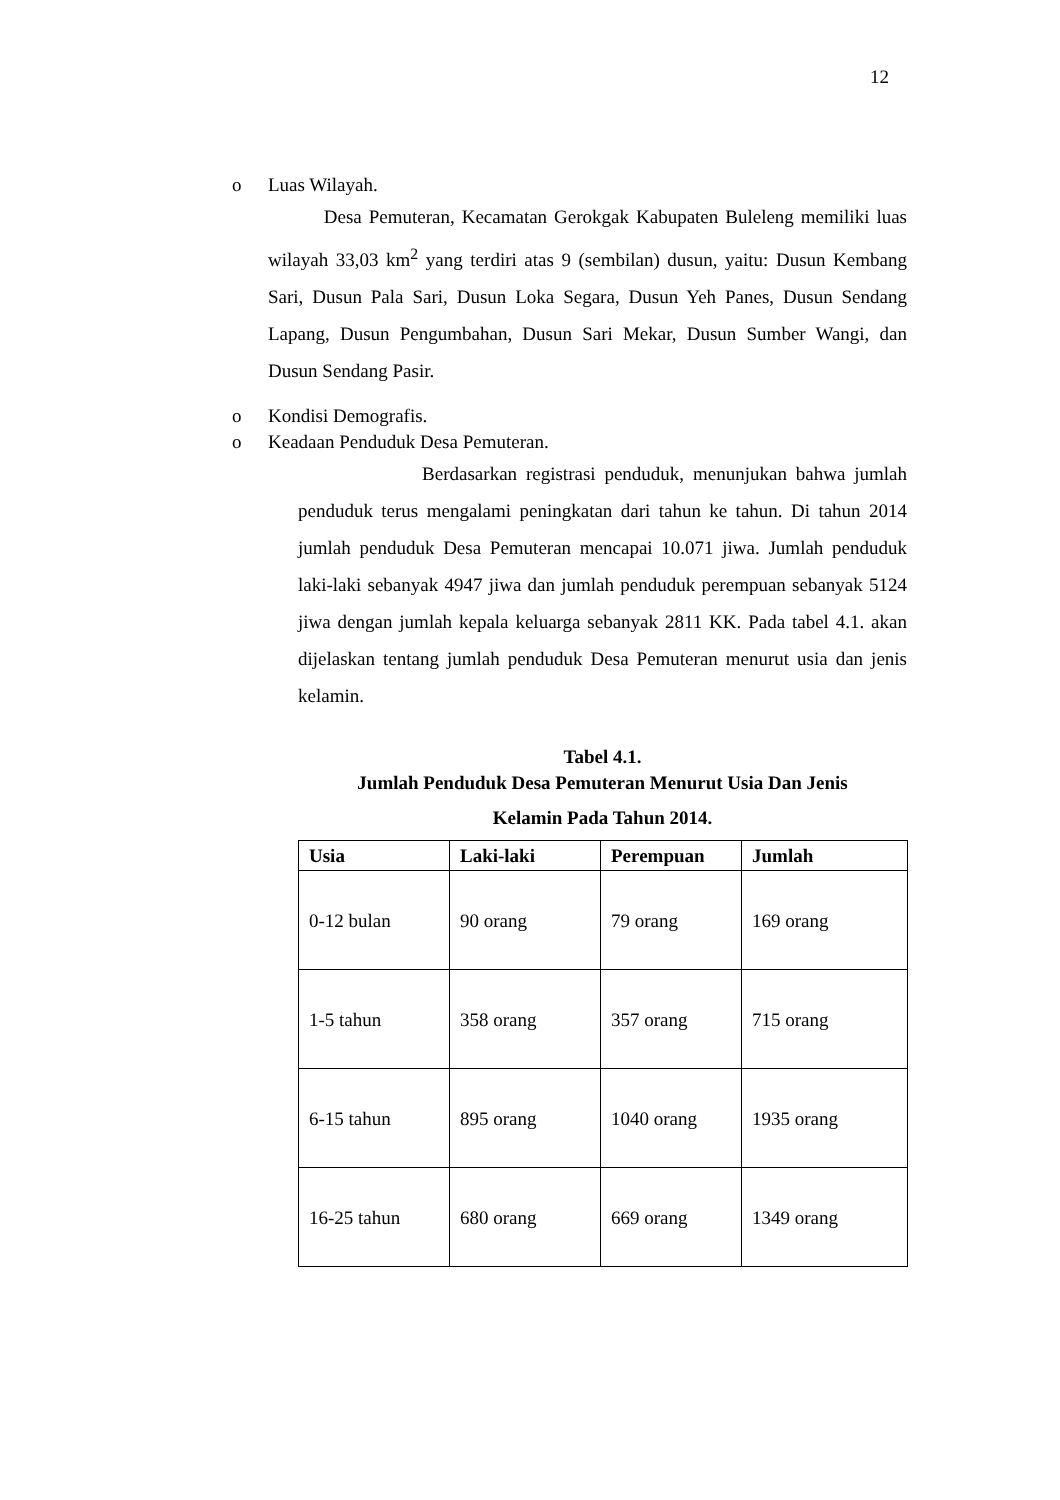12
o Luas Wilayah.
Desa Pemuteran, Kecamatan Gerokgak Kabupaten Buleleng memiliki luas wilayah 33,03 km<sup>2</sup> yang terdiri atas 9 (sembilan) dusun, yaitu: Dusun Kembang Sari, Dusun Pala Sari, Dusun Loka Segara, Dusun Yeh Panes, Dusun Sendang Lapang, Dusun Pengumbahan, Dusun Sari Mekar, Dusun Sumber Wangi, dan Dusun Sendang Pasir.
o Kondisi Demografis.
o Keadaan Penduduk Desa Pemuteran.
Berdasarkan registrasi penduduk, menunjukan bahwa jumlah penduduk terus mengalami peningkatan dari tahun ke tahun. Di tahun 2014 jumlah penduduk Desa Pemuteran mencapai 10.071 jiwa. Jumlah penduduk laki-laki sebanyak 4947 jiwa dan jumlah penduduk perempuan sebanyak 5124 jiwa dengan jumlah kepala keluarga sebanyak 2811 KK. Pada tabel 4.1. akan dijelaskan tentang jumlah penduduk Desa Pemuteran menurut usia dan jenis kelamin.
Tabel 4.1.
Jumlah Penduduk Desa Pemuteran Menurut Usia Dan Jenis
Kelamin Pada Tahun 2014.
| Usia | Laki-laki | Perempuan | Jumlah |
| --- | --- | --- | --- |
| 0-12 bulan | 90 orang | 79 orang | 169 orang |
| 1-5 tahun | 358 orang | 357 orang | 715 orang |
| 6-15 tahun | 895 orang | 1040 orang | 1935 orang |
| 16-25 tahun | 680 orang | 669 orang | 1349 orang |